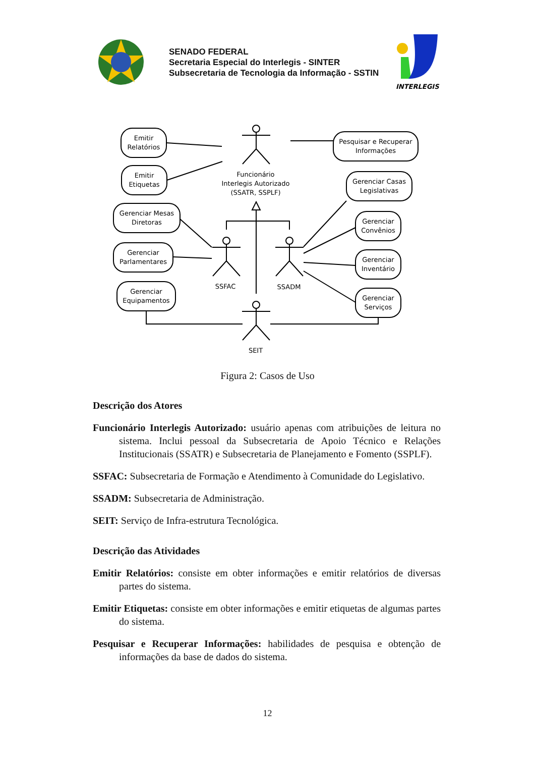SENADO FEDERAL
Secretaria Especial do Interlegis - SINTER
Subsecretaria de Tecnologia da Informação - SSTIN
INTERLEGIS
Emitir
Relatórios
Emitir
Etiquetas
Gerenciar Mesas
Diretoras
Gerenciar
Parlamentares
Gerenciar
Equipamentos
Pesquisar e Recuperar
Informações
Gerenciar Casas
Legislativas
Gerenciar
Convênios
Gerenciar
Inventário
Gerenciar
Serviços
Funcionário
Interlegis Autorizado
(SSATR, SSPLF)
SSFAC
SSADM
SEIT
Figura 2: Casos de Uso
Descrição dos Atores
Funcionário Interlegis Autorizado: usuário apenas com atribuições de leitura no sistema. Inclui pessoal da Subsecretaria de Apoio Técnico e Relações Institucionais (SSATR) e Subsecretaria de Planejamento e Fomento (SSPLF).
SSFAC: Subsecretaria de Formação e Atendimento à Comunidade do Legislativo.
SSADM: Subsecretaria de Administração.
SEIT: Serviço de Infra-estrutura Tecnológica.
Descrição das Atividades
Emitir Relatórios: consiste em obter informações e emitir relatórios de diversas partes do sistema.
Emitir Etiquetas: consiste em obter informações e emitir etiquetas de algumas partes do sistema.
Pesquisar e Recuperar Informações: habilidades de pesquisa e obtenção de informações da base de dados do sistema.
12